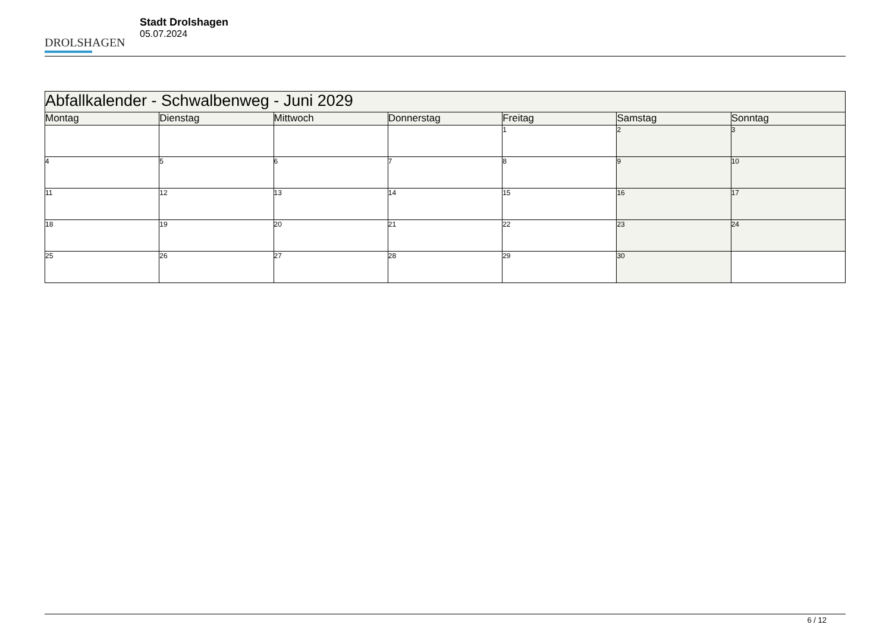DROLSHAGEN
Stadt Drolshagen
05.07.2024
| Abfallkalender - Schwalbenweg - Juni 2029 | | | | | | |
| --- | --- | --- | --- | --- | --- | --- |
| Montag | Dienstag | Mittwoch | Donnerstag | Freitag | Samstag | Sonntag |
| | | | | 1 | 2 | 3 |
| 4 | 5 | 6 | 7 | 8 | 9 | 10 |
| 11 | 12 | 13 | 14 | 15 | 16 | 17 |
| 18 | 19 | 20 | 21 | 22 | 23 | 24 |
| 25 | 26 | 27 | 28 | 29 | 30 | |
6 / 12